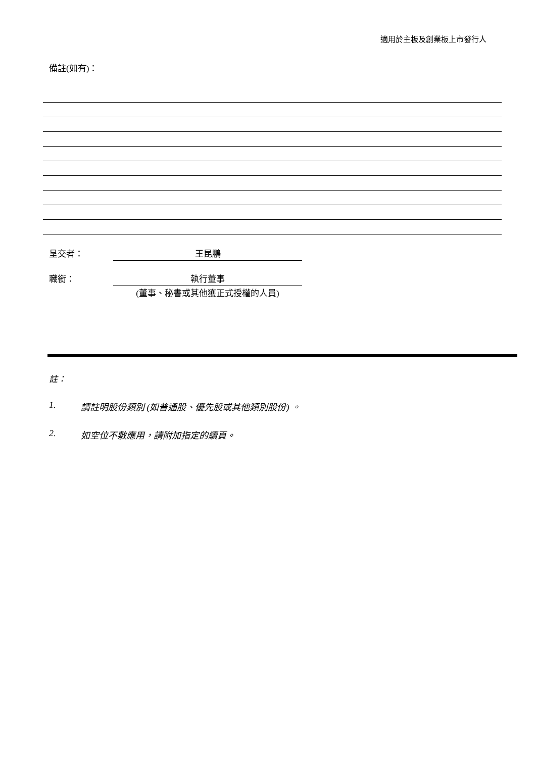適用於主板及創業板上市發行人
備註(如有)：
呈交者： 王昆鵬
職銜： 執行董事
(董事、秘書或其他獲正式授權的人員)
註：
1. 請註明股份類別 (如普通股、優先股或其他類別股份) 。
2. 如空位不敷應用，請附加指定的續頁。